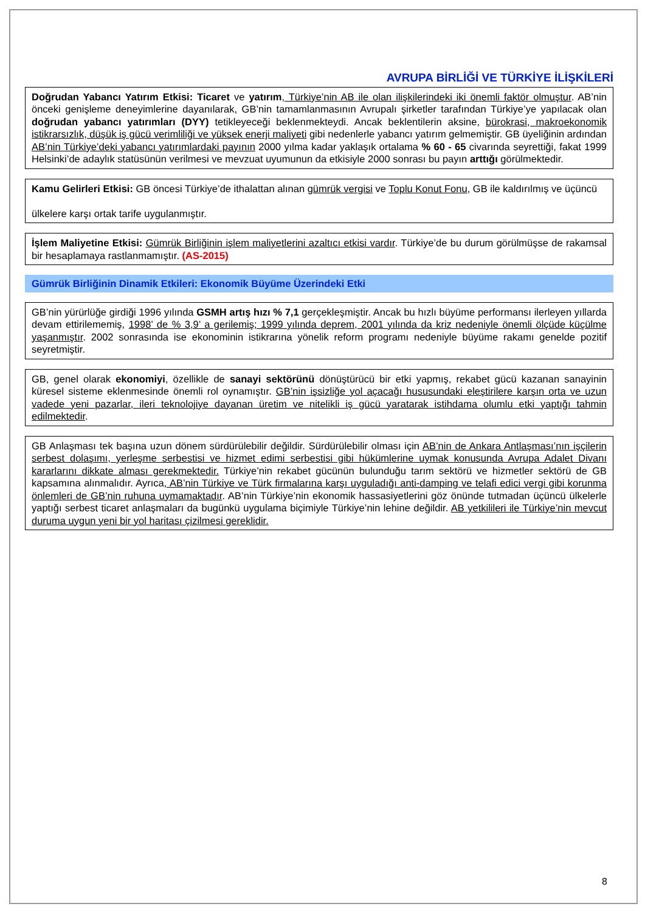AVRUPA BİRLİĞİ VE TÜRKİYE İLİŞKİLERİ
Doğrudan Yabancı Yatırım Etkisi: Ticaret ve yatırım, Türkiye’nin AB ile olan ilişkilerindeki iki önemli faktör olmuştur. AB’nin önceki genişleme deneyimlerine dayanılarak, GB’nin tamamlanmasının Avrupalı şirketler tarafından Türkiye’ye yapılacak olan doğrudan yabancı yatırımları (DYY) tetikleyeceği beklenmekteydi. Ancak beklentilerin aksine, bürokrasi, makroekonomik istikrarsızlık, düşük iş gücü verimliliği ve yüksek enerji maliyeti gibi nedenlerle yabancı yatırım gelmemiştir. GB üyeliğinin ardından AB’nin Türkiye’deki yabancı yatırımlardaki payının 2000 yılma kadar yaklaşık ortalama % 60 - 65 civarında seyrettiği, fakat 1999 Helsinki’de adaylık statüsünün verilmesi ve mevzuat uyumunun da etkisiyle 2000 sonrası bu payın arttığı görülmektedir.
Kamu Gelirleri Etkisi: GB öncesi Türkiye’de ithalattan alınan gümrük vergisi ve Toplu Konut Fonu, GB ile kaldırılmış ve üçüncü
ülkelere karşı ortak tarife uygulanmıştır.
İşlem Maliyetine Etkisi: Gümrük Birliğinin işlem maliyetlerini azaltıcı etkisi vardır. Türkiye’de bu durum görülmüşse de rakamsal bir hesaplamaya rastlanmamıştır. (AS-2015)
Gümrük Birliğinin Dinamik Etkileri: Ekonomik Büyüme Üzerindeki Etki
GB’nin yürürlüğe girdiği 1996 yılında GSMH artış hızı % 7,1 gerçekleşmiştir. Ancak bu hızlı büyüme performansı ilerleyen yıllarda devam ettirilememiş, 1998’ de % 3,9’ a gerilemiş; 1999 yılında deprem, 2001 yılında da kriz nedeniyle önemli ölçüde küçülme yaşanmıştır. 2002 sonrasında ise ekonominin istikrarına yönelik reform programı nedeniyle büyüme rakamı genelde pozitif seyretmiştir.
GB, genel olarak ekonomiyi, özellikle de sanayi sektörünü dönüştürücü bir etki yapmış, rekabet gücü kazanan sanayinin küresel sisteme eklenmesinde önemli rol oynamıştır. GB’nin işsizliğe yol açacağı hususundaki eleştirilere karşın orta ve uzun vadede yeni pazarlar, ileri teknolojiye dayanan üretim ve nitelikli iş gücü yaratarak istihdama olumlu etki yaptığı tahmin edilmektedir.
GB Anlaşması tek başına uzun dönem sürdürülebilir değildir. Sürdürülebilir olması için AB’nin de Ankara Antlaşması’nın işçilerin serbest dolaşımı, yerleşme serbestisi ve hizmet edimi serbestisi gibi hükümlerine uymak konusunda Avrupa Adalet Divanı kararlarını dikkate alması gerekmektedir. Türkiye’nin rekabet gücünün bulunduğu tarım sektörü ve hizmetler sektörü de GB kapsamına alınmalıdır. Ayrıca, AB’nin Türkiye ve Türk firmalarına karşı uyguladığı anti-damping ve telafi edici vergi gibi korunma önlemleri de GB’nin ruhuna uymamaktadır. AB’nin Türkiye’nin ekonomik hassasiyetlerini göz önünde tutmadan üçüncü ülkelerle yaptığı serbest ticaret anlaşmaları da bugünkü uygulama biçimiyle Türkiye’nin lehine değildir. AB yetkilileri ile Türkiye’nin mevcut duruma uygun yeni bir yol haritası çizilmesi gereklidir.
8